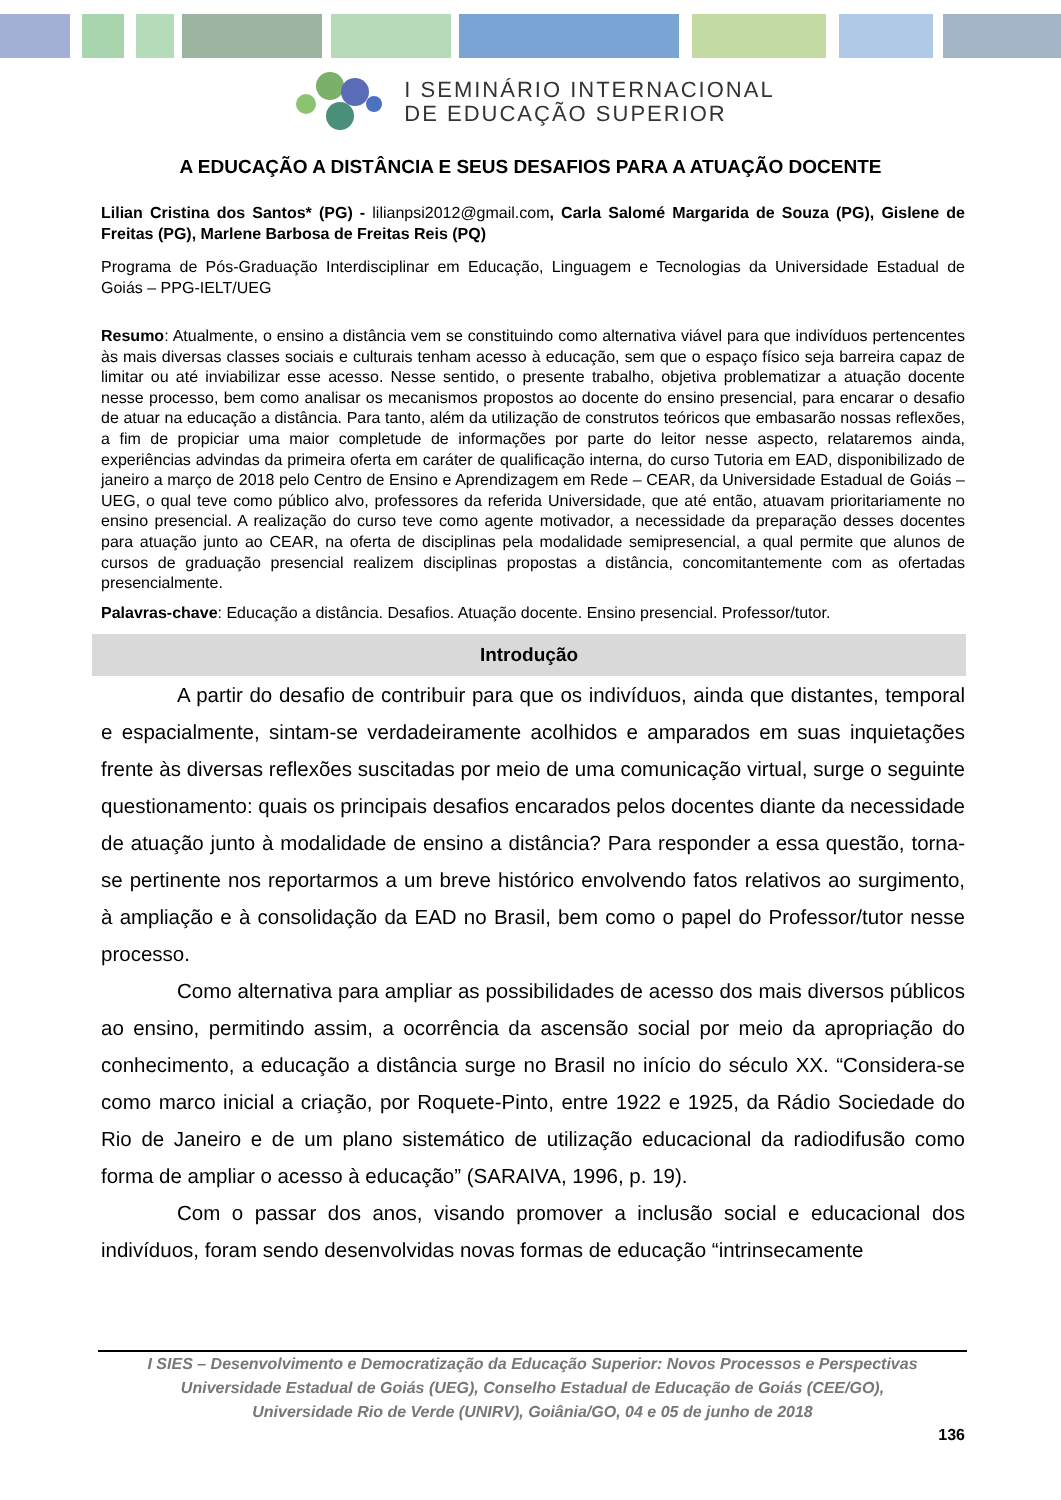I SEMINÁRIO INTERNACIONAL
DE EDUCAÇÃO SUPERIOR
A EDUCAÇÃO A DISTÂNCIA E SEUS DESAFIOS PARA A ATUAÇÃO DOCENTE
Lilian Cristina dos Santos* (PG) - lilianpsi2012@gmail.com, Carla Salomé Margarida de Souza (PG), Gislene de Freitas (PG), Marlene Barbosa de Freitas Reis (PQ)
Programa de Pós-Graduação Interdisciplinar em Educação, Linguagem e Tecnologias da Universidade Estadual de Goiás – PPG-IELT/UEG
Resumo: Atualmente, o ensino a distância vem se constituindo como alternativa viável para que indivíduos pertencentes às mais diversas classes sociais e culturais tenham acesso à educação, sem que o espaço físico seja barreira capaz de limitar ou até inviabilizar esse acesso. Nesse sentido, o presente trabalho, objetiva problematizar a atuação docente nesse processo, bem como analisar os mecanismos propostos ao docente do ensino presencial, para encarar o desafio de atuar na educação a distância. Para tanto, além da utilização de construtos teóricos que embasarão nossas reflexões, a fim de propiciar uma maior completude de informações por parte do leitor nesse aspecto, relataremos ainda, experiências advindas da primeira oferta em caráter de qualificação interna, do curso Tutoria em EAD, disponibilizado de janeiro a março de 2018 pelo Centro de Ensino e Aprendizagem em Rede – CEAR, da Universidade Estadual de Goiás – UEG, o qual teve como público alvo, professores da referida Universidade, que até então, atuavam prioritariamente no ensino presencial. A realização do curso teve como agente motivador, a necessidade da preparação desses docentes para atuação junto ao CEAR, na oferta de disciplinas pela modalidade semipresencial, a qual permite que alunos de cursos de graduação presencial realizem disciplinas propostas a distância, concomitantemente com as ofertadas presencialmente.
Palavras-chave: Educação a distância. Desafios. Atuação docente. Ensino presencial. Professor/tutor.
Introdução
A partir do desafio de contribuir para que os indivíduos, ainda que distantes, temporal e espacialmente, sintam-se verdadeiramente acolhidos e amparados em suas inquietações frente às diversas reflexões suscitadas por meio de uma comunicação virtual, surge o seguinte questionamento: quais os principais desafios encarados pelos docentes diante da necessidade de atuação junto à modalidade de ensino a distância? Para responder a essa questão, torna-se pertinente nos reportarmos a um breve histórico envolvendo fatos relativos ao surgimento, à ampliação e à consolidação da EAD no Brasil, bem como o papel do Professor/tutor nesse processo.
Como alternativa para ampliar as possibilidades de acesso dos mais diversos públicos ao ensino, permitindo assim, a ocorrência da ascensão social por meio da apropriação do conhecimento, a educação a distância surge no Brasil no início do século XX. “Considera-se como marco inicial a criação, por Roquete-Pinto, entre 1922 e 1925, da Rádio Sociedade do Rio de Janeiro e de um plano sistemático de utilização educacional da radiodifusão como forma de ampliar o acesso à educação” (SARAIVA, 1996, p. 19).
Com o passar dos anos, visando promover a inclusão social e educacional dos indivíduos, foram sendo desenvolvidas novas formas de educação “intrinsecamente
I SIES – Desenvolvimento e Democratização da Educação Superior: Novos Processos e Perspectivas
Universidade Estadual de Goiás (UEG), Conselho Estadual de Educação de Goiás (CEE/GO),
Universidade Rio de Verde (UNIRV), Goiânia/GO, 04 e 05 de junho de 2018
136